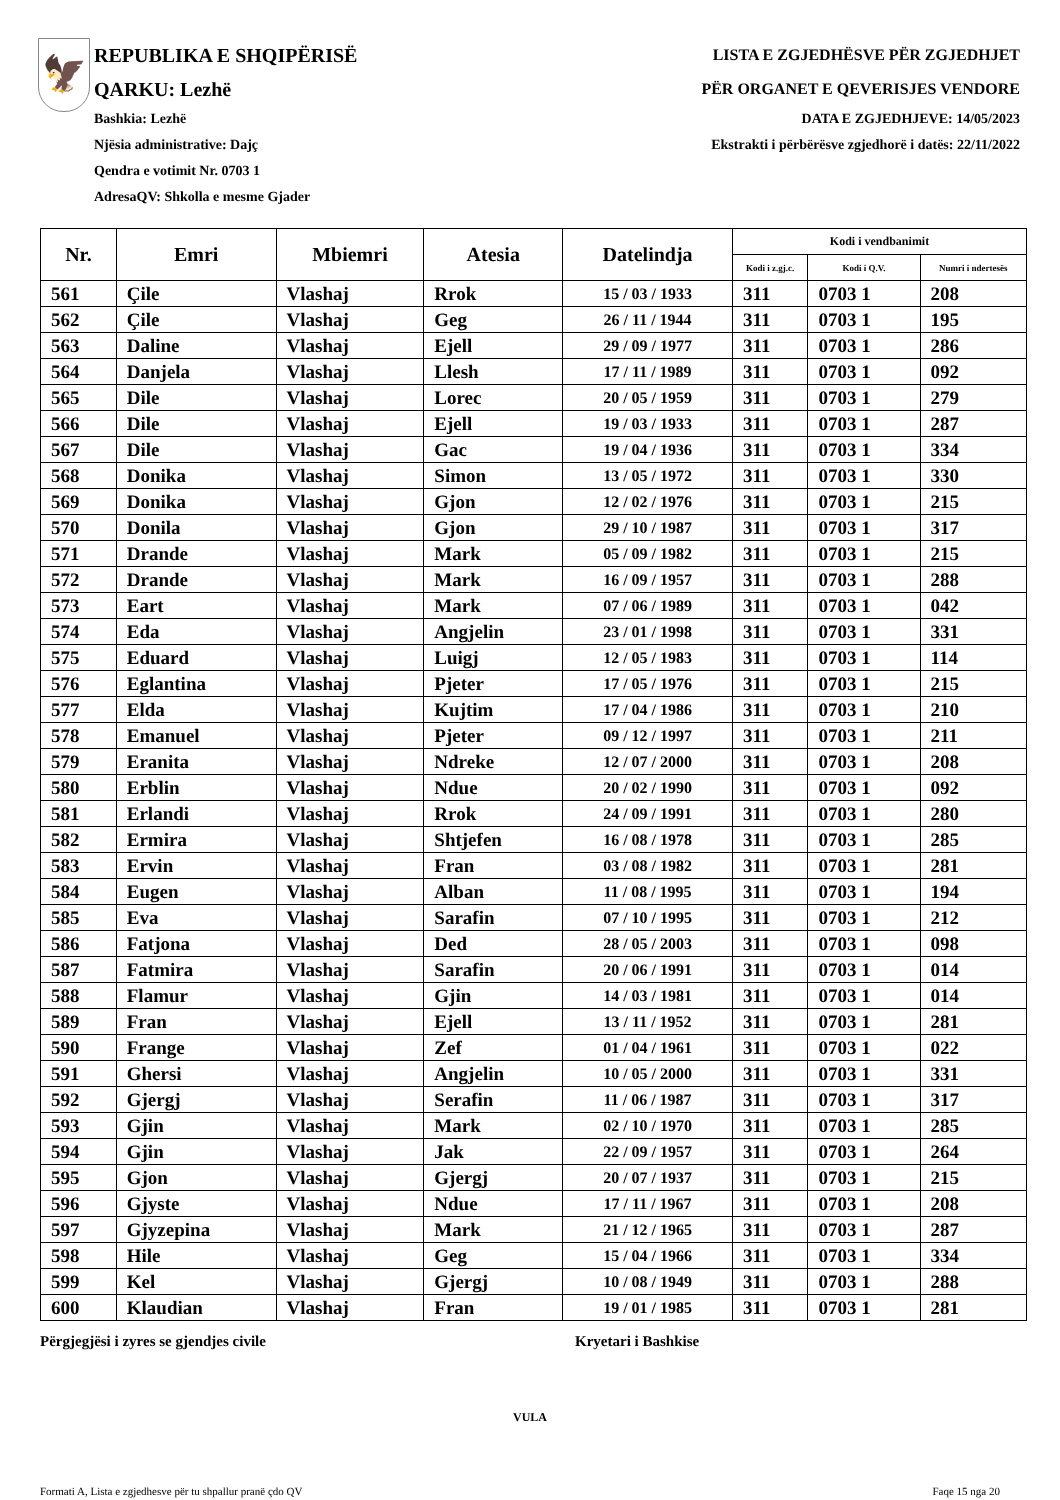🦅
REPUBLIKA E SHQIPËRISË
QARKU: Lezhë
Bashkia: Lezhë
Njësia administrative: Dajç
Qendra e votimit Nr. 0703 1
AdresaQV: Shkolla e mesme Gjader
LISTA E ZGJEDHËSVE PËR ZGJEDHJET
PËR ORGANET E QEVERISJES VENDORE
DATA E ZGJEDHJEVE: 14/05/2023
Ekstrakti i përbërësve zgjedhorë i datës: 22/11/2022
| Nr. | Emri | Mbiemri | Atesia | Datelindja | Kodi i vendbanimit | | |
| --- | --- | --- | --- | --- | --- | --- | --- |
| | | | | | Kodi i z.gj.c. | Kodi i Q.V. | Numri i ndertesës |
| 561 | Çile | Vlashaj | Rrok | 15 / 03 / 1933 | 311 | 0703 1 | 208 |
| 562 | Çile | Vlashaj | Geg | 26 / 11 / 1944 | 311 | 0703 1 | 195 |
| 563 | Daline | Vlashaj | Ejell | 29 / 09 / 1977 | 311 | 0703 1 | 286 |
| 564 | Danjela | Vlashaj | Llesh | 17 / 11 / 1989 | 311 | 0703 1 | 092 |
| 565 | Dile | Vlashaj | Lorec | 20 / 05 / 1959 | 311 | 0703 1 | 279 |
| 566 | Dile | Vlashaj | Ejell | 19 / 03 / 1933 | 311 | 0703 1 | 287 |
| 567 | Dile | Vlashaj | Gac | 19 / 04 / 1936 | 311 | 0703 1 | 334 |
| 568 | Donika | Vlashaj | Simon | 13 / 05 / 1972 | 311 | 0703 1 | 330 |
| 569 | Donika | Vlashaj | Gjon | 12 / 02 / 1976 | 311 | 0703 1 | 215 |
| 570 | Donila | Vlashaj | Gjon | 29 / 10 / 1987 | 311 | 0703 1 | 317 |
| 571 | Drande | Vlashaj | Mark | 05 / 09 / 1982 | 311 | 0703 1 | 215 |
| 572 | Drande | Vlashaj | Mark | 16 / 09 / 1957 | 311 | 0703 1 | 288 |
| 573 | Eart | Vlashaj | Mark | 07 / 06 / 1989 | 311 | 0703 1 | 042 |
| 574 | Eda | Vlashaj | Angjelin | 23 / 01 / 1998 | 311 | 0703 1 | 331 |
| 575 | Eduard | Vlashaj | Luigj | 12 / 05 / 1983 | 311 | 0703 1 | 114 |
| 576 | Eglantina | Vlashaj | Pjeter | 17 / 05 / 1976 | 311 | 0703 1 | 215 |
| 577 | Elda | Vlashaj | Kujtim | 17 / 04 / 1986 | 311 | 0703 1 | 210 |
| 578 | Emanuel | Vlashaj | Pjeter | 09 / 12 / 1997 | 311 | 0703 1 | 211 |
| 579 | Eranita | Vlashaj | Ndreke | 12 / 07 / 2000 | 311 | 0703 1 | 208 |
| 580 | Erblin | Vlashaj | Ndue | 20 / 02 / 1990 | 311 | 0703 1 | 092 |
| 581 | Erlandi | Vlashaj | Rrok | 24 / 09 / 1991 | 311 | 0703 1 | 280 |
| 582 | Ermira | Vlashaj | Shtjefen | 16 / 08 / 1978 | 311 | 0703 1 | 285 |
| 583 | Ervin | Vlashaj | Fran | 03 / 08 / 1982 | 311 | 0703 1 | 281 |
| 584 | Eugen | Vlashaj | Alban | 11 / 08 / 1995 | 311 | 0703 1 | 194 |
| 585 | Eva | Vlashaj | Sarafin | 07 / 10 / 1995 | 311 | 0703 1 | 212 |
| 586 | Fatjona | Vlashaj | Ded | 28 / 05 / 2003 | 311 | 0703 1 | 098 |
| 587 | Fatmira | Vlashaj | Sarafin | 20 / 06 / 1991 | 311 | 0703 1 | 014 |
| 588 | Flamur | Vlashaj | Gjin | 14 / 03 / 1981 | 311 | 0703 1 | 014 |
| 589 | Fran | Vlashaj | Ejell | 13 / 11 / 1952 | 311 | 0703 1 | 281 |
| 590 | Frange | Vlashaj | Zef | 01 / 04 / 1961 | 311 | 0703 1 | 022 |
| 591 | Ghersi | Vlashaj | Angjelin | 10 / 05 / 2000 | 311 | 0703 1 | 331 |
| 592 | Gjergj | Vlashaj | Serafin | 11 / 06 / 1987 | 311 | 0703 1 | 317 |
| 593 | Gjin | Vlashaj | Mark | 02 / 10 / 1970 | 311 | 0703 1 | 285 |
| 594 | Gjin | Vlashaj | Jak | 22 / 09 / 1957 | 311 | 0703 1 | 264 |
| 595 | Gjon | Vlashaj | Gjergj | 20 / 07 / 1937 | 311 | 0703 1 | 215 |
| 596 | Gjyste | Vlashaj | Ndue | 17 / 11 / 1967 | 311 | 0703 1 | 208 |
| 597 | Gjyzepina | Vlashaj | Mark | 21 / 12 / 1965 | 311 | 0703 1 | 287 |
| 598 | Hile | Vlashaj | Geg | 15 / 04 / 1966 | 311 | 0703 1 | 334 |
| 599 | Kel | Vlashaj | Gjergj | 10 / 08 / 1949 | 311 | 0703 1 | 288 |
| 600 | Klaudian | Vlashaj | Fran | 19 / 01 / 1985 | 311 | 0703 1 | 281 |
Përgjegjësi i zyres se gjendjes civile Kryetari i Bashkise
VULA
Formati A, Lista e zgjedhesve për tu shpallur pranë çdo QV
Faqe 15 nga 20